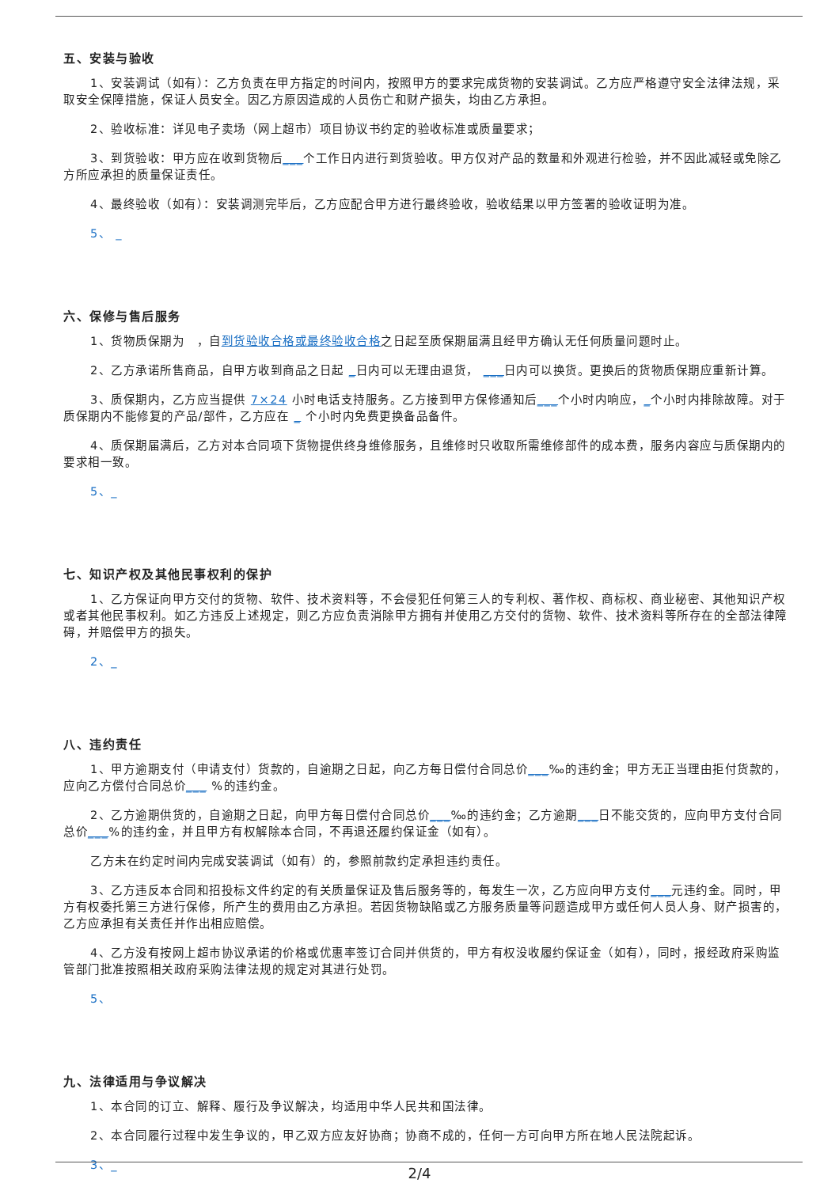五、安装与验收
1、安装调试（如有）：乙方负责在甲方指定的时间内，按照甲方的要求完成货物的安装调试。乙方应严格遵守安全法律法规，采取安全保障措施，保证人员安全。因乙方原因造成的人员伤亡和财产损失，均由乙方承担。
2、验收标准：详见电子卖场（网上超市）项目协议书约定的验收标准或质量要求；
3、到货验收：甲方应在收到货物后___个工作日内进行到货验收。甲方仅对产品的数量和外观进行检验，并不因此减轻或免除乙方所应承担的质量保证责任。
4、最终验收（如有）：安装调测完毕后，乙方应配合甲方进行最终验收，验收结果以甲方签署的验收证明为准。
5、 _
六、保修与售后服务
1、货物质保期为　，自到货验收合格或最终验收合格之日起至质保期届满且经甲方确认无任何质量问题时止。
2、乙方承诺所售商品，自甲方收到商品之日起 _日内可以无理由退货， ___日内可以换货。更换后的货物质保期应重新计算。
3、质保期内，乙方应当提供 7×24 小时电话支持服务。乙方接到甲方保修通知后___个小时内响应，_个小时内排除故障。对于质保期内不能修复的产品/部件，乙方应在 _ 个小时内免费更换备品备件。
4、质保期届满后，乙方对本合同项下货物提供终身维修服务，且维修时只收取所需维修部件的成本费，服务内容应与质保期内的要求相一致。
5、_
七、知识产权及其他民事权利的保护
1、乙方保证向甲方交付的货物、软件、技术资料等，不会侵犯任何第三人的专利权、著作权、商标权、商业秘密、其他知识产权或者其他民事权利。如乙方违反上述规定，则乙方应负责消除甲方拥有并使用乙方交付的货物、软件、技术资料等所存在的全部法律障碍，并赔偿甲方的损失。
2、_
八、违约责任
1、甲方逾期支付（申请支付）货款的，自逾期之日起，向乙方每日偿付合同总价___‰的违约金；甲方无正当理由拒付货款的，应向乙方偿付合同总价___ %的违约金。
2、乙方逾期供货的，自逾期之日起，向甲方每日偿付合同总价___‰的违约金；乙方逾期___日不能交货的，应向甲方支付合同总价___%的违约金，并且甲方有权解除本合同，不再退还履约保证金（如有）。
乙方未在约定时间内完成安装调试（如有）的，参照前款约定承担违约责任。
3、乙方违反本合同和招投标文件约定的有关质量保证及售后服务等的，每发生一次，乙方应向甲方支付___元违约金。同时，甲方有权委托第三方进行保修，所产生的费用由乙方承担。若因货物缺陷或乙方服务质量等问题造成甲方或任何人员人身、财产损害的，乙方应承担有关责任并作出相应赔偿。
4、乙方没有按网上超市协议承诺的价格或优惠率签订合同并供货的，甲方有权没收履约保证金（如有），同时，报经政府采购监管部门批准按照相关政府采购法律法规的规定对其进行处罚。
5、
九、法律适用与争议解决
1、本合同的订立、解释、履行及争议解决，均适用中华人民共和国法律。
2、本合同履行过程中发生争议的，甲乙双方应友好协商；协商不成的，任何一方可向甲方所在地人民法院起诉。
3、_
2/4